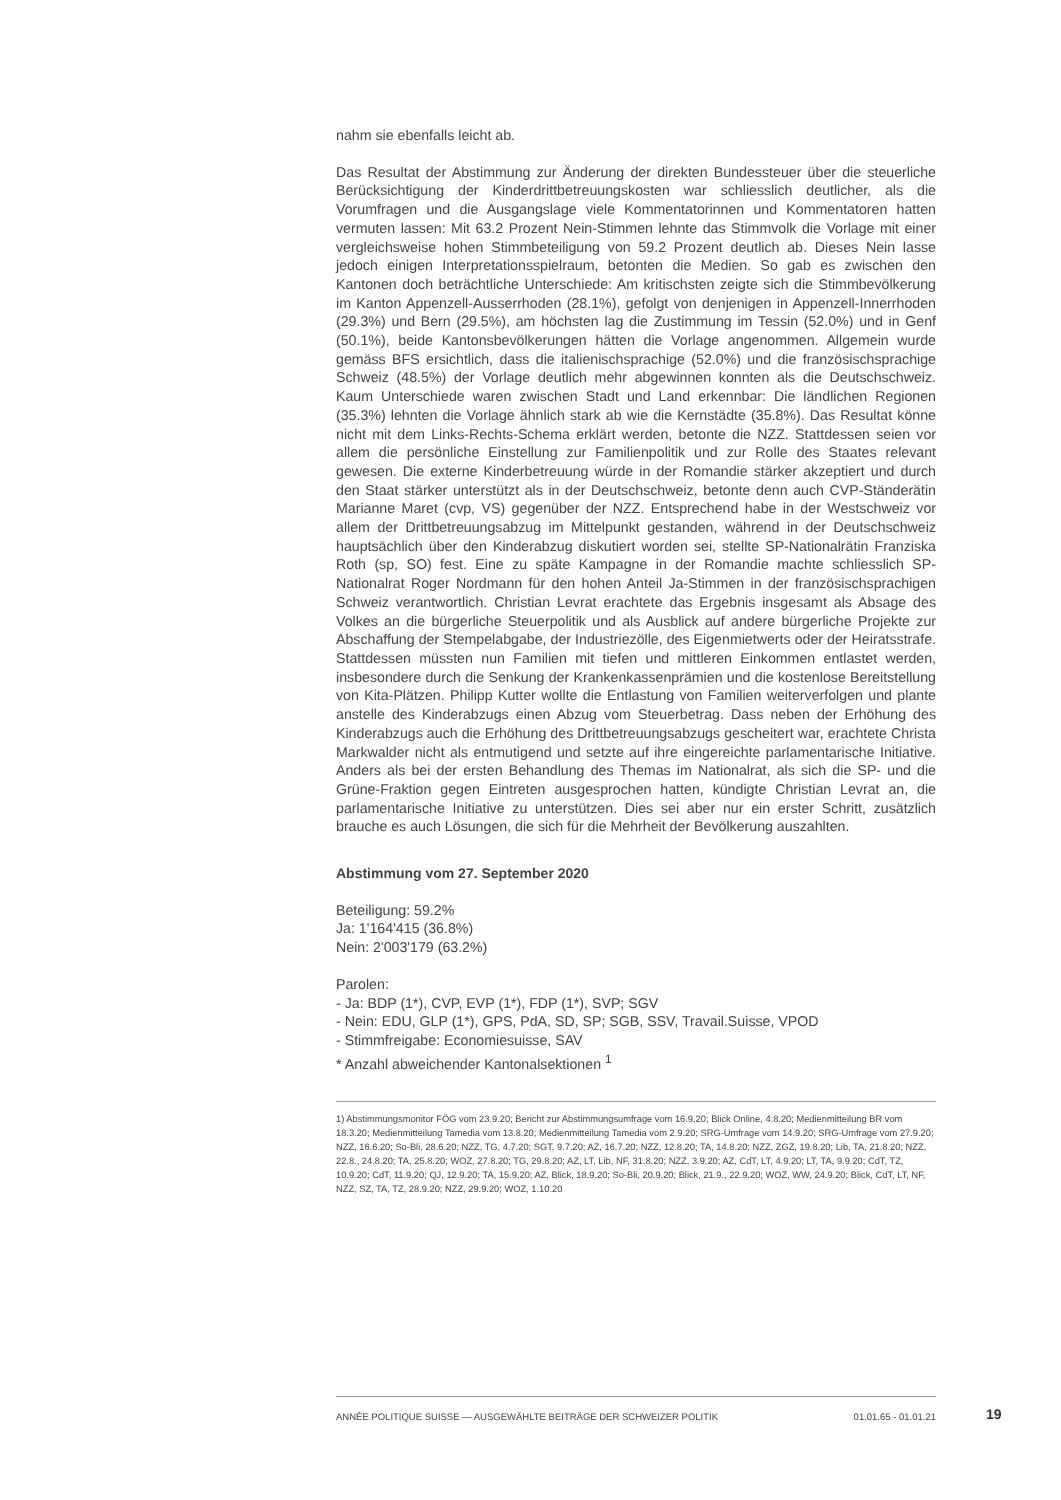nahm sie ebenfalls leicht ab.
Das Resultat der Abstimmung zur Änderung der direkten Bundessteuer über die steuerliche Berücksichtigung der Kinderdrittbetreuungskosten war schliesslich deutlicher, als die Vorumfragen und die Ausgangslage viele Kommentatorinnen und Kommentatoren hatten vermuten lassen: Mit 63.2 Prozent Nein-Stimmen lehnte das Stimmvolk die Vorlage mit einer vergleichsweise hohen Stimmbeteiligung von 59.2 Prozent deutlich ab. Dieses Nein lasse jedoch einigen Interpretationsspielraum, betonten die Medien. So gab es zwischen den Kantonen doch beträchtliche Unterschiede: Am kritischsten zeigte sich die Stimmbevölkerung im Kanton Appenzell-Ausserrhoden (28.1%), gefolgt von denjenigen in Appenzell-Innerrhoden (29.3%) und Bern (29.5%), am höchsten lag die Zustimmung im Tessin (52.0%) und in Genf (50.1%), beide Kantonsbevölkerungen hätten die Vorlage angenommen. Allgemein wurde gemäss BFS ersichtlich, dass die italienischsprachige (52.0%) und die französischsprachige Schweiz (48.5%) der Vorlage deutlich mehr abgewinnen konnten als die Deutschschweiz. Kaum Unterschiede waren zwischen Stadt und Land erkennbar: Die ländlichen Regionen (35.3%) lehnten die Vorlage ähnlich stark ab wie die Kernstädte (35.8%). Das Resultat könne nicht mit dem Links-Rechts-Schema erklärt werden, betonte die NZZ. Stattdessen seien vor allem die persönliche Einstellung zur Familienpolitik und zur Rolle des Staates relevant gewesen. Die externe Kinderbetreuung würde in der Romandie stärker akzeptiert und durch den Staat stärker unterstützt als in der Deutschschweiz, betonte denn auch CVP-Ständerätin Marianne Maret (cvp, VS) gegenüber der NZZ. Entsprechend habe in der Westschweiz vor allem der Drittbetreuungsabzug im Mittelpunkt gestanden, während in der Deutschschweiz hauptsächlich über den Kinderabzug diskutiert worden sei, stellte SP-Nationalrätin Franziska Roth (sp, SO) fest. Eine zu späte Kampagne in der Romandie machte schliesslich SP-Nationalrat Roger Nordmann für den hohen Anteil Ja-Stimmen in der französischsprachigen Schweiz verantwortlich. Christian Levrat erachtete das Ergebnis insgesamt als Absage des Volkes an die bürgerliche Steuerpolitik und als Ausblick auf andere bürgerliche Projekte zur Abschaffung der Stempelabgabe, der Industriezölle, des Eigenmietwerts oder der Heiratsstrafe. Stattdessen müssten nun Familien mit tiefen und mittleren Einkommen entlastet werden, insbesondere durch die Senkung der Krankenkassenprämien und die kostenlose Bereitstellung von Kita-Plätzen. Philipp Kutter wollte die Entlastung von Familien weiterverfolgen und plante anstelle des Kinderabzugs einen Abzug vom Steuerbetrag. Dass neben der Erhöhung des Kinderabzugs auch die Erhöhung des Drittbetreuungsabzugs gescheitert war, erachtete Christa Markwalder nicht als entmutigend und setzte auf ihre eingereichte parlamentarische Initiative. Anders als bei der ersten Behandlung des Themas im Nationalrat, als sich die SP- und die Grüne-Fraktion gegen Eintreten ausgesprochen hatten, kündigte Christian Levrat an, die parlamentarische Initiative zu unterstützen. Dies sei aber nur ein erster Schritt, zusätzlich brauche es auch Lösungen, die sich für die Mehrheit der Bevölkerung auszahlten.
Abstimmung vom 27. September 2020
Beteiligung: 59.2%
Ja: 1'164'415 (36.8%)
Nein: 2'003'179 (63.2%)
Parolen:
- Ja: BDP (1*), CVP, EVP (1*), FDP (1*), SVP; SGV
- Nein: EDU, GLP (1*), GPS, PdA, SD, SP; SGB, SSV, Travail.Suisse, VPOD
- Stimmfreigabe: Economiesuisse, SAV
* Anzahl abweichender Kantonalsektionen <sup>1</sup>
1) Abstimmungsmonitor FÖG vom 23.9.20; Bericht zur Abstimmungsumfrage vom 16.9.20; Blick Online, 4.8.20; Medienmitteilung BR vom 18.3.20; Medienmitteilung Tamedia vom 13.8.20; Medienmitteilung Tamedia vom 2.9.20; SRG-Umfrage vom 14.9.20; SRG-Umfrage vom 27.9.20; NZZ, 16.6.20; So-Bli, 28.6.20; NZZ, TG, 4.7.20; SGT, 9.7.20; AZ, 16.7.20; NZZ, 12.8.20; TA, 14.8.20; NZZ, ZGZ, 19.8.20; Lib, TA, 21.8.20; NZZ, 22.8., 24.8.20; TA, 25.8.20; WOZ, 27.8.20; TG, 29.8.20; AZ, LT, Lib, NF, 31.8.20; NZZ, 3.9.20; AZ, CdT, LT, 4.9.20; LT, TA, 9.9.20; CdT, TZ, 10.9.20; CdT, 11.9.20; QJ, 12.9.20; TA, 15.9.20; AZ, Blick, 18.9.20; So-Bli, 20.9.20; Blick, 21.9., 22.9.20; WOZ, WW, 24.9.20; Blick, CdT, LT, NF, NZZ, SZ, TA, TZ, 28.9.20; NZZ, 29.9.20; WOZ, 1.10.20
ANNÉE POLITIQUE SUISSE — AUSGEWÄHLTE BEITRÄGE DER SCHWEIZER POLITIK 01.01.65 - 01.01.21
19